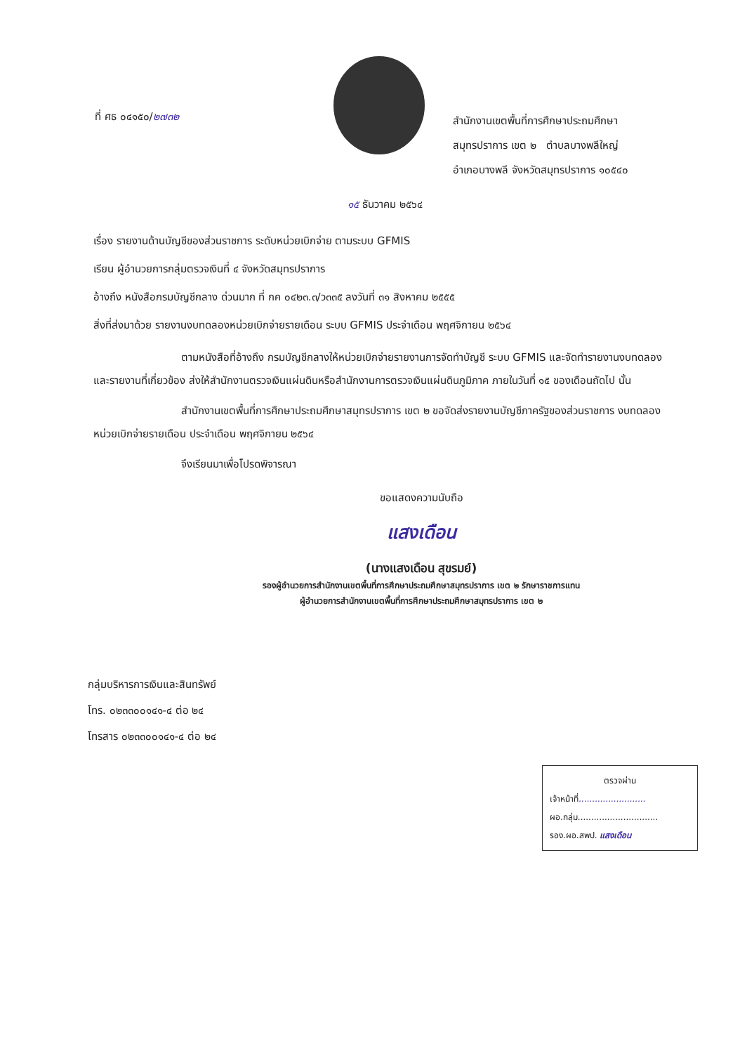ที่ ศธ ๐๔๑๕๐/๒๗๓๒
สำนักงานเขตพื้นที่การศึกษาประถมศึกษา
สมุทรปราการ เขต ๒ ตำบลบางพลีใหญ่
อำเภอบางพลี จังหวัดสมุทรปราการ ๑๐๕๔๐
๑๕ ธันวาคม ๒๕๖๔
เรื่อง รายงานด้านบัญชีของส่วนราชการ ระดับหน่วยเบิกจ่าย ตามระบบ GFMIS
เรียน ผู้อำนวยการกลุ่มตรวจเงินที่ ๔ จังหวัดสมุทรปราการ
อ้างถึง หนังสือกรมบัญชีกลาง ด่วนมาก ที่ กค ๐๔๒๓.๓/ว๓๓๕ ลงวันที่ ๓๑ สิงหาคม ๒๕๕๕
สิ่งที่ส่งมาด้วย รายงานงบทดลองหน่วยเบิกจ่ายรายเดือน ระบบ GFMIS ประจำเดือน พฤศจิกายน ๒๕๖๔
ตามหนังสือที่อ้างถึง กรมบัญชีกลางให้หน่วยเบิกจ่ายรายงานการจัดทำบัญชี ระบบ GFMIS และจัดทำรายงานงบทดลองและรายงานที่เกี่ยวข้อง ส่งให้สำนักงานตรวจเงินแผ่นดินหรือสำนักงานการตรวจเงินแผ่นดินภูมิภาค ภายในวันที่ ๑๕ ของเดือนถัดไป นั้น
สำนักงานเขตพื้นที่การศึกษาประถมศึกษาสมุทรปราการ เขต ๒ ขอจัดส่งรายงานบัญชีภาครัฐของส่วนราชการ งบทดลองหน่วยเบิกจ่ายรายเดือน ประจำเดือน พฤศจิกายน ๒๕๖๔
จึงเรียนมาเพื่อโปรดพิจารณา
ขอแสดงความนับถือ
แสงเดือน
(นางแสงเดือน สุขรมย์)
รองผู้อำนวยการสำนักงานเขตพื้นที่การศึกษาประถมศึกษาสมุทรปราการ เขต ๒ รักษาราชการแทน
ผู้อำนวยการสำนักงานเขตพื้นที่การศึกษาประถมศึกษาสมุทรปราการ เขต ๒
กลุ่มบริหารการเงินและสินทรัพย์
โทร. ๐๒๓๓๐๐๑๔๑-๔ ต่อ ๒๔
โทรสาร ๐๒๓๓๐๐๑๔๑-๔ ต่อ ๒๔
ตรวจผ่าน
เจ้าหน้าที่.........................
ผอ.กลุ่ม..............................
รอง.ผอ.สพป. แสงเดือน